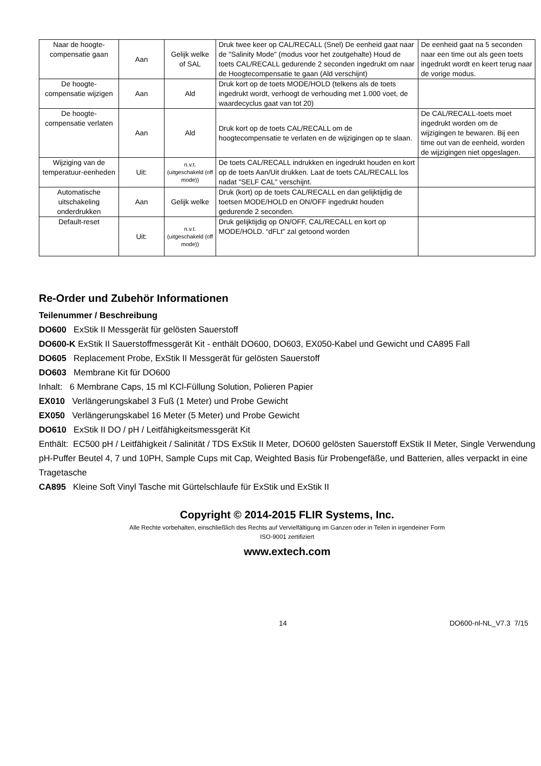| Naar de hoogte-compensatie gaan | Aan | Gelijk welke of SAL | Druk twee keer op CAL/RECALL (Snel) De eenheid gaat naar de "Salinity Mode" (modus voor het zoutgehalte) Houd de toets CAL/RECALL gedurende 2 seconden ingedrukt om naar de Hoogtecompensatie te gaan (Ald verschijnt) | De eenheid gaat na 5 seconden naar een time out als geen toets ingedrukt wordt en keert terug naar de vorige modus. |
| De hoogte-compensatie wijzigen | Aan | Ald | Druk kort op de toets MODE/HOLD (telkens als de toets ingedrukt wordt, verhoogt de verhouding met 1.000 voet, de waardecyclus gaat van tot 20) | |
| De hoogte-compensatie verlaten | Aan | Ald | Druk kort op de toets CAL/RECALL om de hoogtecompensatie te verlaten en de wijzigingen op te slaan. | De CAL/RECALL-toets moet ingedrukt worden om de wijzigingen te bewaren. Bij een time out van de eenheid, worden de wijzigingen niet opgeslagen. |
| Wijziging van de temperatuur-eenheden | Uit: | n.v.t. (uitgeschakeld (off mode)) | De toets CAL/RECALL indrukken en ingedrukt houden en kort op de toets Aan/Uit drukken. Laat de toets CAL/RECALL los nadat "SELF CAL" verschijnt. | |
| Automatische uitschakeling onderdrukken | Aan | Gelijk welke | Druk (kort) op de toets CAL/RECALL en dan gelijktijdig de toetsen MODE/HOLD en ON/OFF ingedrukt houden gedurende 2 seconden. | |
| Default-reset | Uit: | n.v.t. (uitgeschakeld (off mode)) | Druk gelijktijdig op ON/OFF, CAL/RECALL en kort op MODE/HOLD. “dFLt" zal getoond worden | |
Re-Order und Zubehör Informationen
Teilenummer / Beschreibung
DO600 ExStik II Messgerät für gelösten Sauerstoff
DO600-K ExStik II Sauerstoffmessgerät Kit - enthält DO600, DO603, EX050-Kabel und Gewicht und CA895 Fall
DO605 Replacement Probe, ExStik II Messgerät für gelösten Sauerstoff
DO603 Membrane Kit für DO600
Inhalt: 6 Membrane Caps, 15 ml KCl-Füllung Solution, Polieren Papier
EX010 Verlängerungskabel 3 Fuß (1 Meter) und Probe Gewicht
EX050 Verlängerungskabel 16 Meter (5 Meter) und Probe Gewicht
DO610 ExStik II DO / pH / Leitfähigkeitsmessgerät Kit
Enthält: EC500 pH / Leitfähigkeit / Salinität / TDS ExStik II Meter, DO600 gelösten Sauerstoff ExStik II Meter, Single Verwendung pH-Puffer Beutel 4, 7 und 10PH, Sample Cups mit Cap, Weighted Basis für Probengefäße, und Batterien, alles verpackt in eine Tragetasche
CA895 Kleine Soft Vinyl Tasche mit Gürtelschlaufe für ExStik und ExStik II
Copyright © 2014-2015 FLIR Systems, Inc.
Alle Rechte vorbehalten, einschließlich des Rechts auf Vervielfältigung im Ganzen oder in Teilen in irgendeiner Form
ISO-9001 zertifiziert
www.extech.com
14 DO600-nl-NL_V7.3 7/15